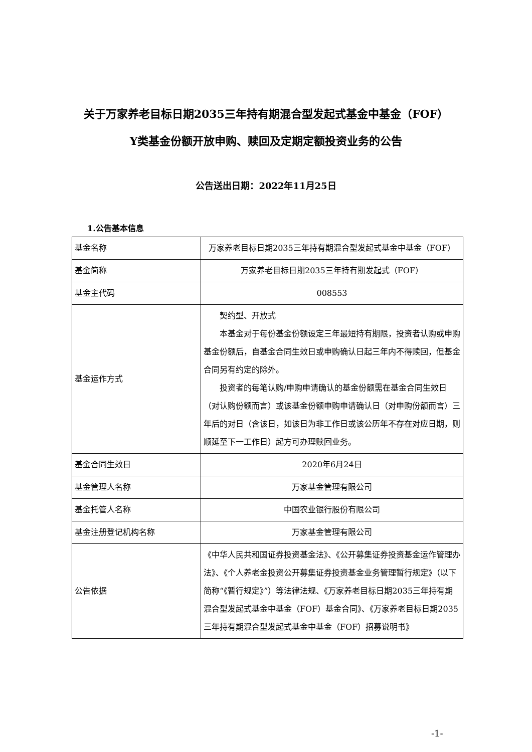关于万家养老目标日期2035三年持有期混合型发起式基金中基金（FOF）
Y类基金份额开放申购、赎回及定期定额投资业务的公告
公告送出日期：2022年11月25日
1.公告基本信息
| 基金名称 | 万家养老目标日期2035三年持有期混合型发起式基金中基金（FOF） |
| 基金简称 | 万家养老目标日期2035三年持有期发起式（FOF） |
| 基金主代码 | 008553 |
| 基金运作方式 | 契约型、开放式 本基金对于每份基金份额设定三年最短持有期限，投资者认购或申购基金份额后，自基金合同生效日或申购确认日起三年内不得赎回，但基金合同另有约定的除外。 投资者的每笔认购/申购申请确认的基金份额需在基金合同生效日（对认购份额而言）或该基金份额申购申请确认日（对申购份额而言）三年后的对日（含该日，如该日为非工作日或该公历年不存在对应日期，则顺延至下一工作日）起方可办理赎回业务。 |
| 基金合同生效日 | 2020年6月24日 |
| 基金管理人名称 | 万家基金管理有限公司 |
| 基金托管人名称 | 中国农业银行股份有限公司 |
| 基金注册登记机构名称 | 万家基金管理有限公司 |
| 公告依据 | 《中华人民共和国证券投资基金法》、《公开募集证券投资基金运作管理办法》、《个人养老金投资公开募集证券投资基金业务管理暂行规定》（以下简称“《暂行规定》”）等法律法规、《万家养老目标日期2035三年持有期混合型发起式基金中基金（FOF）基金合同》、《万家养老目标日期2035三年持有期混合型发起式基金中基金（FOF）招募说明书》 |
-1-